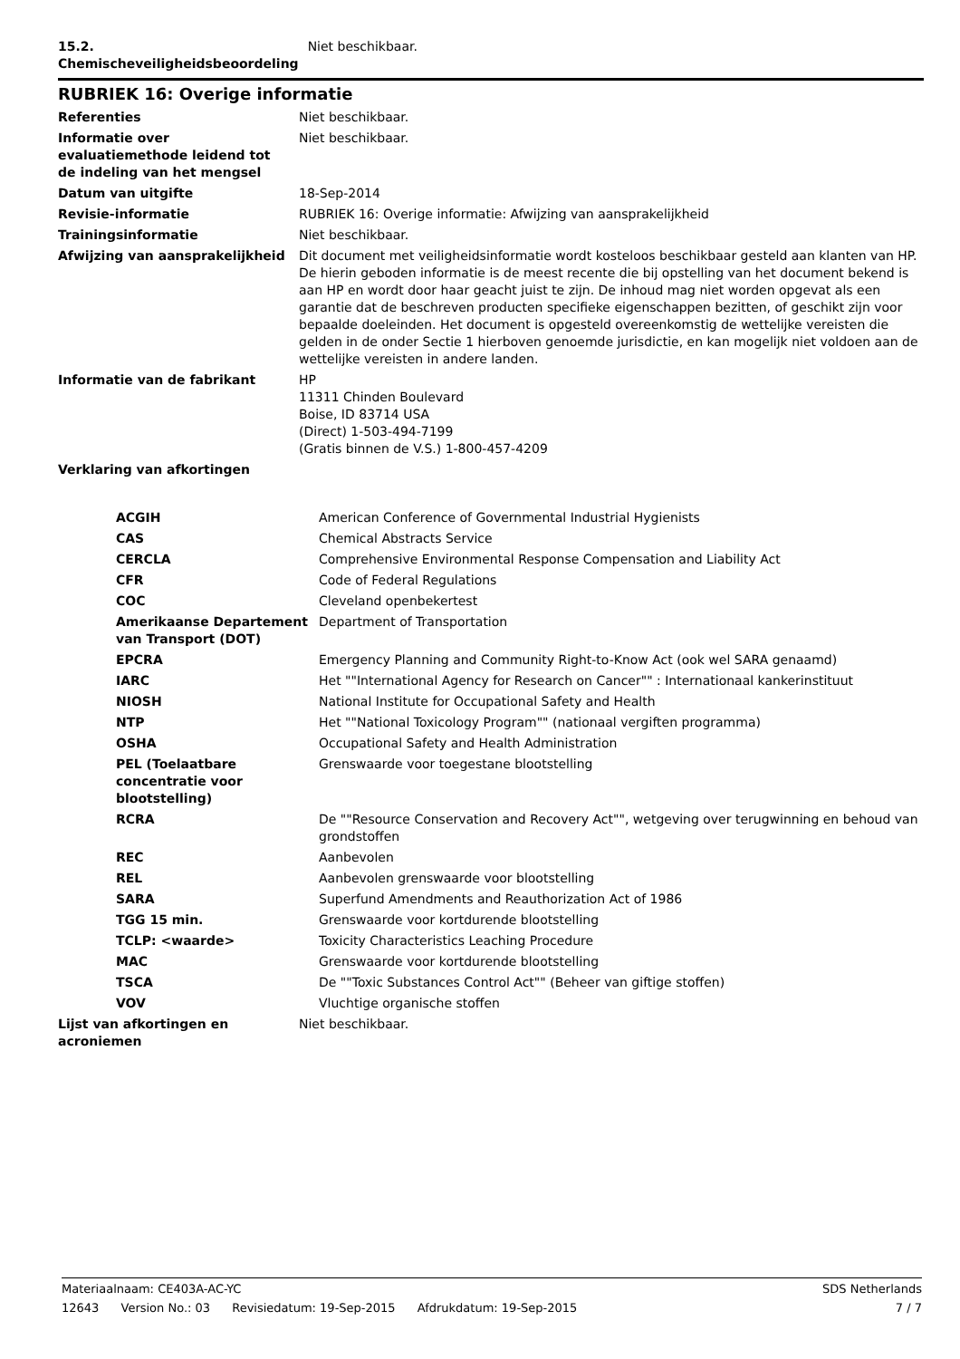| 15.2. Chemischeveiligheidsbeoordeling | Niet beschikbaar. |
RUBRIEK 16: Overige informatie
| Referenties | Niet beschikbaar. |
| Informatie over evaluatiemethode leidend tot de indeling van het mengsel | Niet beschikbaar. |
| Datum van uitgifte | 18-Sep-2014 |
| Revisie-informatie | RUBRIEK 16: Overige informatie: Afwijzing van aansprakelijkheid |
| Trainingsinformatie | Niet beschikbaar. |
| Afwijzing van aansprakelijkheid | Dit document met veiligheidsinformatie wordt kosteloos beschikbaar gesteld aan klanten van HP. De hierin geboden informatie is de meest recente die bij opstelling van het document bekend is aan HP en wordt door haar geacht juist te zijn. De inhoud mag niet worden opgevat als een garantie dat de beschreven producten specifieke eigenschappen bezitten, of geschikt zijn voor bepaalde doeleinden. Het document is opgesteld overeenkomstig de wettelijke vereisten die gelden in de onder Sectie 1 hierboven genoemde jurisdictie, en kan mogelijk niet voldoen aan de wettelijke vereisten in andere landen. |
| Informatie van de fabrikant | HP 11311 Chinden Boulevard Boise, ID 83714 USA (Direct) 1-503-494-7199 (Gratis binnen de V.S.) 1-800-457-4209 |
| Verklaring van afkortingen | |
| ACGIH | American Conference of Governmental Industrial Hygienists |
| CAS | Chemical Abstracts Service |
| CERCLA | Comprehensive Environmental Response Compensation and Liability Act |
| CFR | Code of Federal Regulations |
| COC | Cleveland openbekertest |
| Amerikaanse Departement van Transport (DOT) | Department of Transportation |
| EPCRA | Emergency Planning and Community Right-to-Know Act (ook wel SARA genaamd) |
| IARC | Het ""International Agency for Research on Cancer"" : Internationaal kankerinstituut |
| NIOSH | National Institute for Occupational Safety and Health |
| NTP | Het ""National Toxicology Program"" (nationaal vergiften programma) |
| OSHA | Occupational Safety and Health Administration |
| PEL (Toelaatbare concentratie voor blootstelling) | Grenswaarde voor toegestane blootstelling |
| RCRA | De ""Resource Conservation and Recovery Act"", wetgeving over terugwinning en behoud van grondstoffen |
| REC | Aanbevolen |
| REL | Aanbevolen grenswaarde voor blootstelling |
| SARA | Superfund Amendments and Reauthorization Act of 1986 |
| TGG 15 min. | Grenswaarde voor kortdurende blootstelling |
| TCLP: <waarde> | Toxicity Characteristics Leaching Procedure |
| MAC | Grenswaarde voor kortdurende blootstelling |
| TSCA | De ""Toxic Substances Control Act"" (Beheer van giftige stoffen) |
| VOV | Vluchtige organische stoffen |
| Lijst van afkortingen en acroniemen | Niet beschikbaar. |
Materiaalnaam: CE403A-AC-YC SDS Netherlands
12643 Version No.: 03 Revisiedatum: 19-Sep-2015 Afdrukdatum: 19-Sep-2015
7 / 7